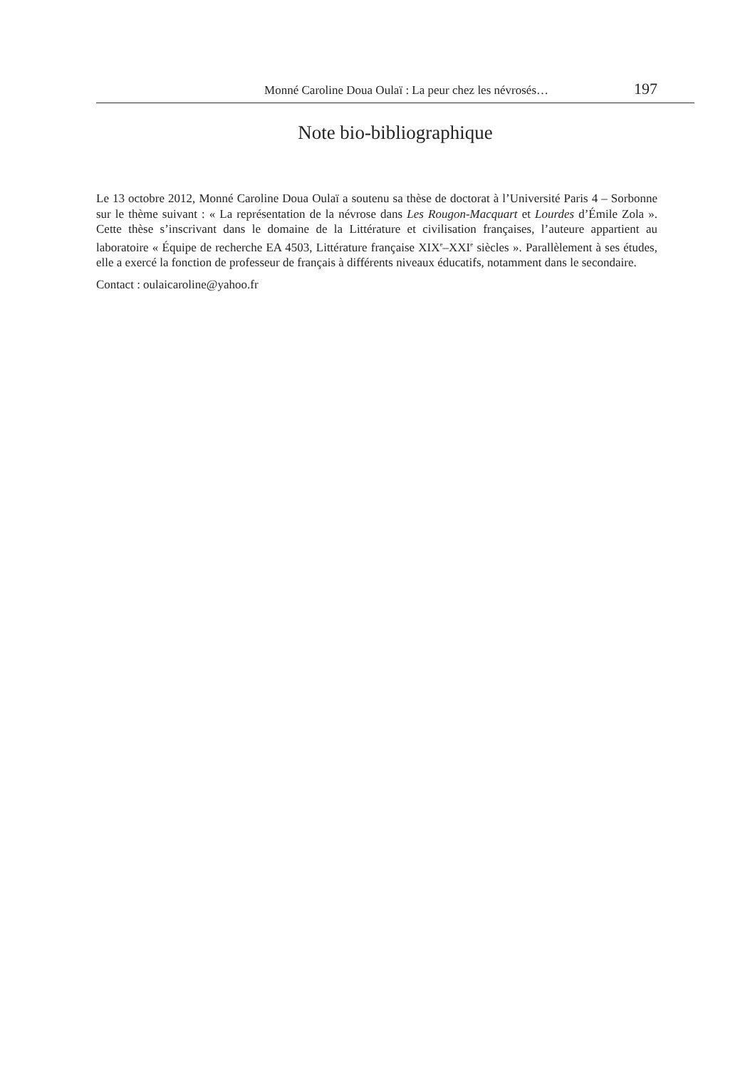Monné Caroline Doua Oulaï : La peur chez les névrosés… 197
Note bio-bibliographique
Le 13 octobre 2012, Monné Caroline Doua Oulaï a soutenu sa thèse de doctorat à l’Université Paris 4 – Sorbonne sur le thème suivant : « La représentation de la névrose dans Les Rougon-Macquart et Lourdes d’Émile Zola ». Cette thèse s’inscrivant dans le domaine de la Littérature et civilisation françaises, l’auteure appartient au laboratoire « Équipe de recherche EA 4503, Littérature française XIX<sup>e</sup>–XXI<sup>e</sup> siècles ». Parallèlement à ses études, elle a exercé la fonction de professeur de français à différents niveaux éducatifs, notamment dans le secondaire.
Contact : oulaicaroline@yahoo.fr